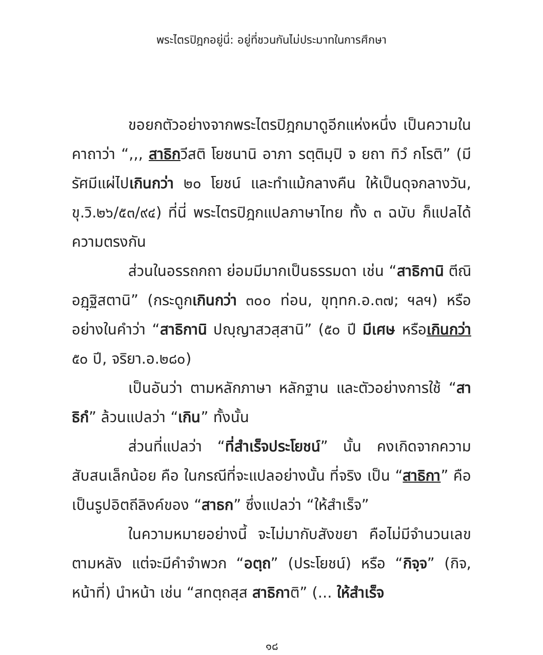พระไตรปิฎกอยู่นี่: อยู่ที่ชวนกันไม่ประมาทในการศึกษา
ขอยกตัวอย่างจากพระไตรปิฎกมาดูอีกแห่งหนึ่ง เป็นความในคาถาว่า “,,, สาธิกวีสติ โยชนานิ อาภา รตฺติมฺปิ จ ยถา ทิวํ กโรติ” (มีรัศมีแผ่ไปเกินกว่า ๒๐ โยชน์ และทำแม้กลางคืน ให้เป็นดุจกลางวัน, ขุ.วิ.๒๖/๕๓/๙๔) ที่นี่ พระไตรปิฎกแปลภาษาไทย ทั้ง ๓ ฉบับ ก็แปลได้ความตรงกัน
ส่วนในอรรถกถา ย่อมมีมากเป็นธรรมดา เช่น “สาธิกานิ ตีณิ อฏฺฐิสตานิ” (กระดูกเกินกว่า ๓๐๐ ท่อน, ขุทฺทก.อ.๓๗; ฯลฯ) หรืออย่างในคำว่า “สาธิกานิ ปญฺญาสวสฺสานิ” (๕๐ ปี มีเศษ หรือเกินกว่า ๕๐ ปี, จริยา.อ.๒๘๐)
เป็นอันว่า ตามหลักภาษา หลักฐาน และตัวอย่างการใช้ “สาธิกํ” ล้วนแปลว่า “เกิน” ทั้งนั้น
ส่วนที่แปลว่า “ที่สำเร็จประโยชน์” นั้น คงเกิดจากความสับสนเล็กน้อย คือ ในกรณีที่จะแปลอย่างนั้น ที่จริง เป็น “สาธิกา” คือ เป็นรูปอิตถีลิงค์ของ “สาธก” ซึ่งแปลว่า “ให้สำเร็จ”
ในความหมายอย่างนี้ จะไม่มากับสังขยา คือไม่มีจำนวนเลขตามหลัง แต่จะมีคำจำพวก “อตฺถ” (ประโยชน์) หรือ “กิจฺจ” (กิจ, หน้าที่) นำหน้า เช่น “สทตฺถสฺส สาธิกาติ” (... ให้สำเร็จ
๑๘